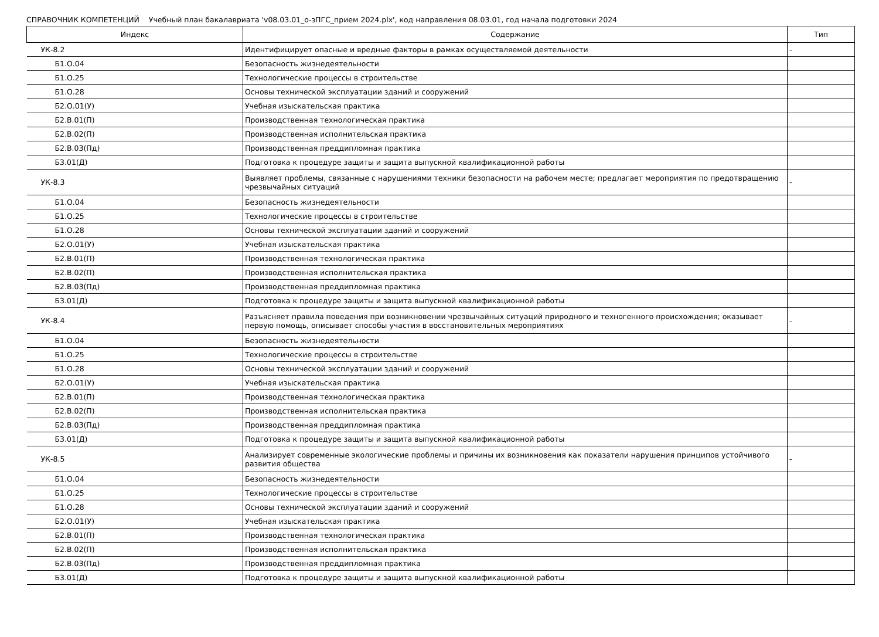СПРАВОЧНИК КОМПЕТЕНЦИЙ Учебный план бакалавриата 'v08.03.01_о-зПГС_прием 2024.plx', код направления 08.03.01, год начала подготовки 2024
| Индекс | Содержание | Тип |
| --- | --- | --- |
| УК-8.2 | Идентифицирует опасные и вредные факторы в рамках осуществляемой деятельности | - |
| Б1.О.04 | Безопасность жизнедеятельности | |
| Б1.О.25 | Технологические процессы в строительстве | |
| Б1.О.28 | Основы технической эксплуатации зданий и сооружений | |
| Б2.О.01(У) | Учебная изыскательская практика | |
| Б2.В.01(П) | Производственная технологическая практика | |
| Б2.В.02(П) | Производственная исполнительская практика | |
| Б2.В.03(Пд) | Производственная преддипломная практика | |
| Б3.01(Д) | Подготовка к процедуре защиты и защита выпускной квалификационной работы | |
| УК-8.3 | Выявляет проблемы, связанные с нарушениями техники безопасности на рабочем месте; предлагает мероприятия по предотвращению чрезвычайных ситуаций | - |
| Б1.О.04 | Безопасность жизнедеятельности | |
| Б1.О.25 | Технологические процессы в строительстве | |
| Б1.О.28 | Основы технической эксплуатации зданий и сооружений | |
| Б2.О.01(У) | Учебная изыскательская практика | |
| Б2.В.01(П) | Производственная технологическая практика | |
| Б2.В.02(П) | Производственная исполнительская практика | |
| Б2.В.03(Пд) | Производственная преддипломная практика | |
| Б3.01(Д) | Подготовка к процедуре защиты и защита выпускной квалификационной работы | |
| УК-8.4 | Разъясняет правила поведения при возникновении чрезвычайных ситуаций природного и техногенного происхождения; оказывает первую помощь, описывает способы участия в восстановительных мероприятиях | - |
| Б1.О.04 | Безопасность жизнедеятельности | |
| Б1.О.25 | Технологические процессы в строительстве | |
| Б1.О.28 | Основы технической эксплуатации зданий и сооружений | |
| Б2.О.01(У) | Учебная изыскательская практика | |
| Б2.В.01(П) | Производственная технологическая практика | |
| Б2.В.02(П) | Производственная исполнительская практика | |
| Б2.В.03(Пд) | Производственная преддипломная практика | |
| Б3.01(Д) | Подготовка к процедуре защиты и защита выпускной квалификационной работы | |
| УК-8.5 | Анализирует современные экологические проблемы и причины их возникновения как показатели нарушения принципов устойчивого развития общества | - |
| Б1.О.04 | Безопасность жизнедеятельности | |
| Б1.О.25 | Технологические процессы в строительстве | |
| Б1.О.28 | Основы технической эксплуатации зданий и сооружений | |
| Б2.О.01(У) | Учебная изыскательская практика | |
| Б2.В.01(П) | Производственная технологическая практика | |
| Б2.В.02(П) | Производственная исполнительская практика | |
| Б2.В.03(Пд) | Производственная преддипломная практика | |
| Б3.01(Д) | Подготовка к процедуре защиты и защита выпускной квалификационной работы | |